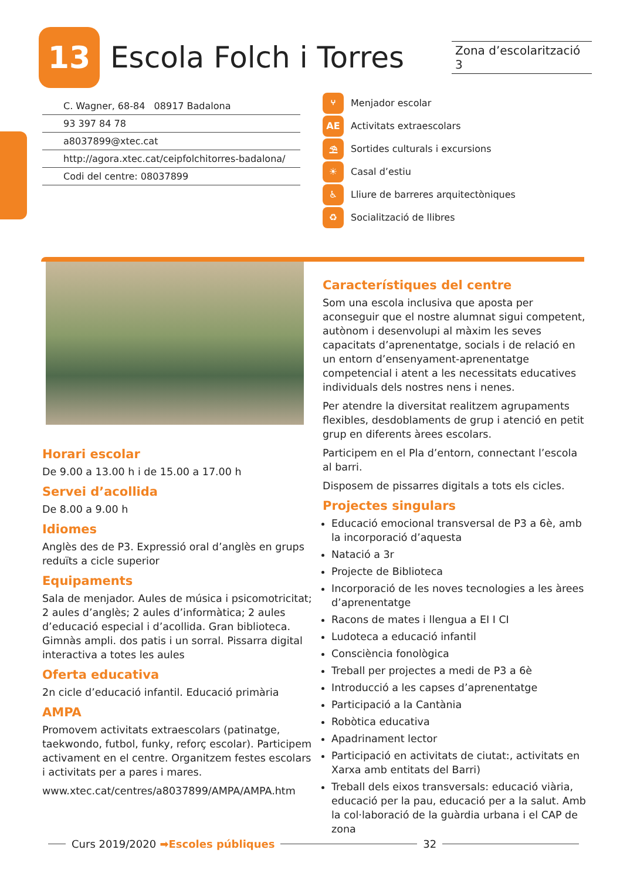13
Escola Folch i Torres
Zona d’escolarització 3
C. Wagner, 68-84 08917 Badalona
93 397 84 78
a8037899@xtec.cat
http://agora.xtec.cat/ceipfolchitorres-badalona/
Codi del centre: 08037899
⑂ Menjador escolar
AE Activitats extraescolars
⛱ Sortides culturals i excursions
☀ Casal d’estiu
♿ Lliure de barreres arquitectòniques
♻ Socialització de llibres
Horari escolar
De 9.00 a 13.00 h i de 15.00 a 17.00 h
Servei d’acollida
De 8.00 a 9.00 h
Idiomes
Anglès des de P3. Expressió oral d’anglès en grups reduïts a cicle superior
Equipaments
Sala de menjador. Aules de música i psicomotricitat; 2 aules d’anglès; 2 aules d’informàtica; 2 aules d’educació especial i d’acollida. Gran biblioteca. Gimnàs ampli. dos patis i un sorral. Pissarra digital interactiva a totes les aules
Oferta educativa
2n cicle d’educació infantil. Educació primària
AMPA
Promovem activitats extraescolars (patinatge, taekwondo, futbol, funky, reforç escolar). Participem activament en el centre. Organitzem festes escolars i activitats per a pares i mares.
www.xtec.cat/centres/a8037899/AMPA/AMPA.htm
Característiques del centre
Som una escola inclusiva que aposta per aconseguir que el nostre alumnat sigui competent, autònom i desenvolupi al màxim les seves capacitats d’aprenentatge, socials i de relació en un entorn d’ensenyament-aprenentatge competencial i atent a les necessitats educatives individuals dels nostres nens i nenes.
Per atendre la diversitat realitzem agrupaments flexibles, desdoblaments de grup i atenció en petit grup en diferents àrees escolars.
Participem en el Pla d’entorn, connectant l’escola al barri.
Disposem de pissarres digitals a tots els cicles.
Projectes singulars
Educació emocional transversal de P3 a 6è, amb la incorporació d’aquesta
Natació a 3r
Projecte de Biblioteca
Incorporació de les noves tecnologies a les àrees d’aprenentatge
Racons de mates i llengua a EI I CI
Ludoteca a educació infantil
Consciència fonològica
Treball per projectes a medi de P3 a 6è
Introducció a les capses d’aprenentatge
Participació a la Cantània
Robòtica educativa
Apadrinament lector
Participació en activitats de ciutat:, activitats en Xarxa amb entitats del Barri)
Treball dels eixos transversals: educació viària, educació per la pau, educació per a la salut. Amb la col·laboració de la guàrdia urbana i el CAP de zona
Curs 2019/2020 ➡Escoles públiques 32